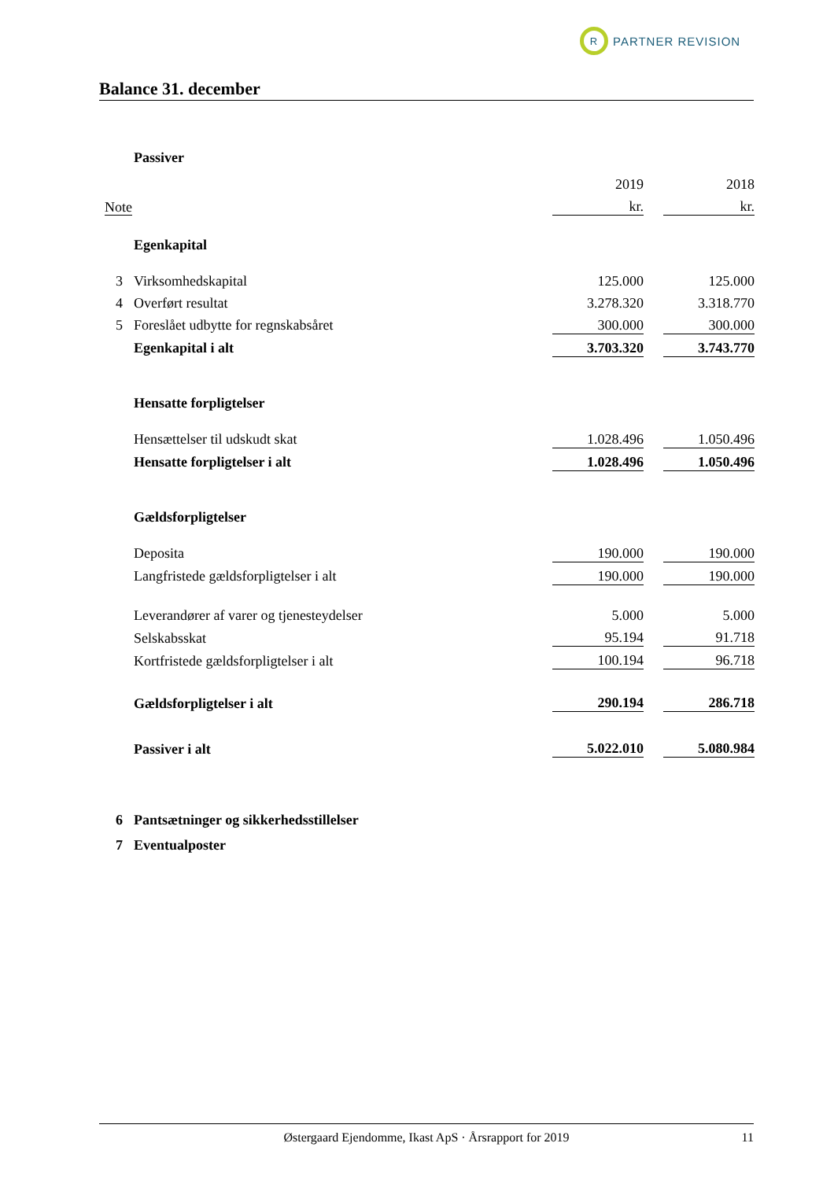R
PARTNER REVISION
Balance 31. december
| | Passiver | | | |
| | | 2019 | | 2018 |
| Note | | kr. | | kr. |
| | Egenkapital | | | |
| 3 | Virksomhedskapital | 125.000 | | 125.000 |
| 4 | Overført resultat | 3.278.320 | | 3.318.770 |
| 5 | Foreslået udbytte for regnskabsåret | 300.000 | | 300.000 |
| | Egenkapital i alt | 3.703.320 | | 3.743.770 |
| | Hensatte forpligtelser | | | |
| | Hensættelser til udskudt skat | 1.028.496 | | 1.050.496 |
| | Hensatte forpligtelser i alt | 1.028.496 | | 1.050.496 |
| | Gældsforpligtelser | | | |
| | Deposita | 190.000 | | 190.000 |
| | Langfristede gældsforpligtelser i alt | 190.000 | | 190.000 |
| | Leverandører af varer og tjenesteydelser | 5.000 | | 5.000 |
| | Selskabsskat | 95.194 | | 91.718 |
| | Kortfristede gældsforpligtelser i alt | 100.194 | | 96.718 |
| | Gældsforpligtelser i alt | 290.194 | | 286.718 |
| | Passiver i alt | 5.022.010 | | 5.080.984 |
| 6 | Pantsætninger og sikkerhedsstillelser | | | |
| 7 | Eventualposter | | | |
Østergaard Ejendomme, Ikast ApS · Årsrapport for 2019 11